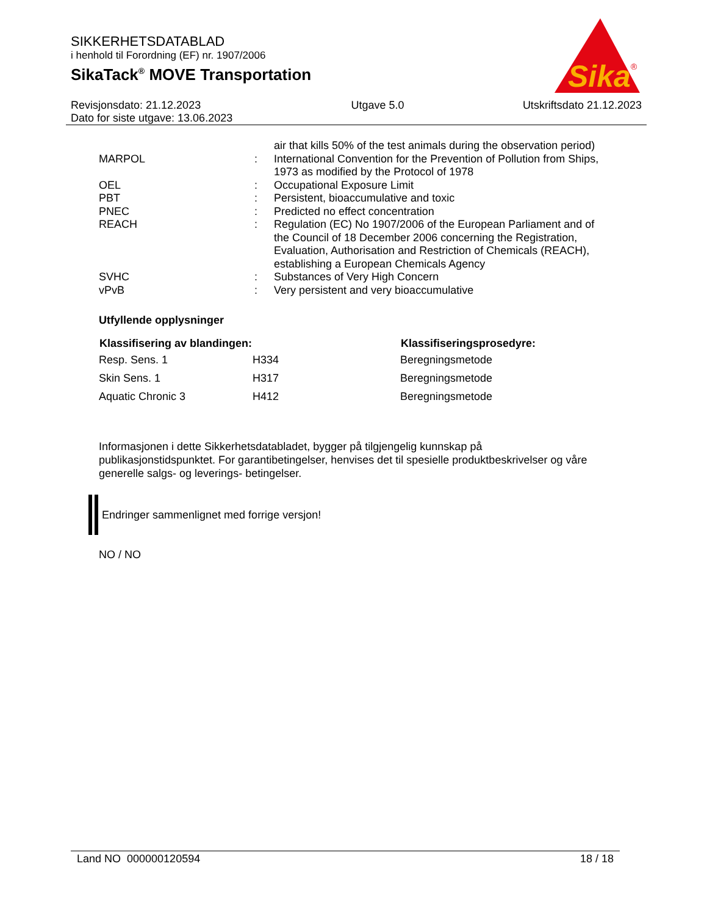SIKKERHETSDATABLAD
i henhold til Forordning (EF) nr. 1907/2006
SikaTack<sup>®</sup> MOVE Transportation
Sika
®
Revisjonsdato: 21.12.2023
Dato for siste utgave: 13.06.2023
Utgave 5.0 Utskriftsdato 21.12.2023
| | | air that kills 50% of the test animals during the observation period) |
| MARPOL | : | International Convention for the Prevention of Pollution from Ships, 1973 as modified by the Protocol of 1978 |
| OEL | : | Occupational Exposure Limit |
| PBT | : | Persistent, bioaccumulative and toxic |
| PNEC | : | Predicted no effect concentration |
| REACH | : | Regulation (EC) No 1907/2006 of the European Parliament and of the Council of 18 December 2006 concerning the Registration, Evaluation, Authorisation and Restriction of Chemicals (REACH), establishing a European Chemicals Agency |
| SVHC | : | Substances of Very High Concern |
| vPvB | : | Very persistent and very bioaccumulative |
Utfyllende opplysninger
| Klassifisering av blandingen: | | Klassifiseringsprosedyre: |
| --- | --- | --- |
| Resp. Sens. 1 | H334 | Beregningsmetode |
| Skin Sens. 1 | H317 | Beregningsmetode |
| Aquatic Chronic 3 | H412 | Beregningsmetode |
Informasjonen i dette Sikkerhetsdatabladet, bygger på tilgjengelig kunnskap på publikasjonstidspunktet. For garantibetingelser, henvises det til spesielle produktbeskrivelser og våre generelle salgs- og leverings- betingelser.
Endringer sammenlignet med forrige versjon!
NO / NO
Land NO 000000120594 18 / 18